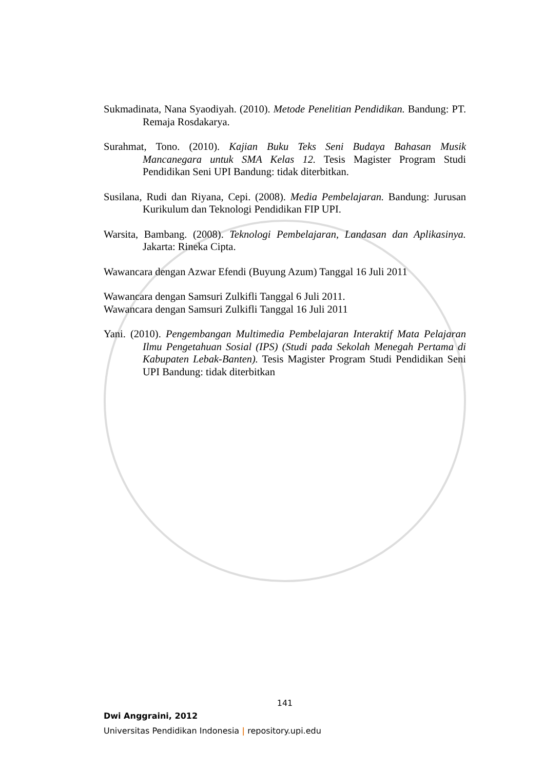Sukmadinata, Nana Syaodiyah. (2010). Metode Penelitian Pendidikan. Bandung: PT. Remaja Rosdakarya.
Surahmat, Tono. (2010). Kajian Buku Teks Seni Budaya Bahasan Musik Mancanegara untuk SMA Kelas 12. Tesis Magister Program Studi Pendidikan Seni UPI Bandung: tidak diterbitkan.
Susilana, Rudi dan Riyana, Cepi. (2008). Media Pembelajaran. Bandung: Jurusan Kurikulum dan Teknologi Pendidikan FIP UPI.
Warsita, Bambang. (2008). Teknologi Pembelajaran, Landasan dan Aplikasinya. Jakarta: Rineka Cipta.
Wawancara dengan Azwar Efendi (Buyung Azum) Tanggal 16 Juli 2011
Wawancara dengan Samsuri Zulkifli Tanggal 6 Juli 2011.
Wawancara dengan Samsuri Zulkifli Tanggal 16 Juli 2011
Yani. (2010). Pengembangan Multimedia Pembelajaran Interaktif Mata Pelajaran Ilmu Pengetahuan Sosial (IPS) (Studi pada Sekolah Menegah Pertama di Kabupaten Lebak-Banten). Tesis Magister Program Studi Pendidikan Seni UPI Bandung: tidak diterbitkan
141
Dwi Anggraini, 2012
Universitas Pendidikan Indonesia | repository.upi.edu